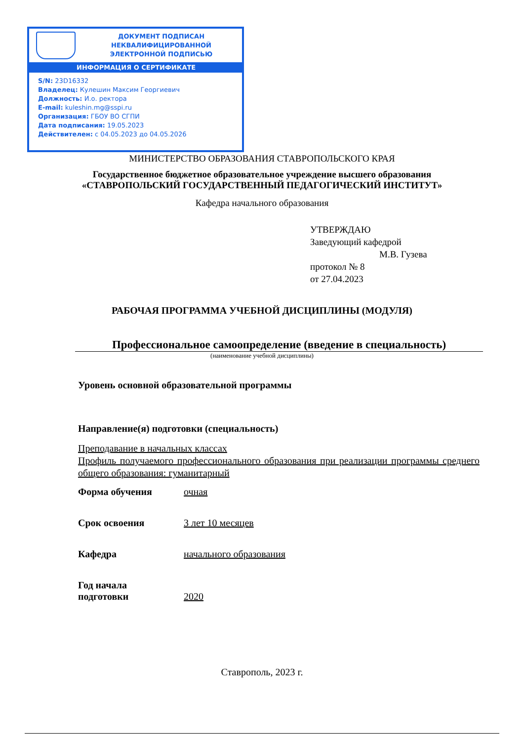ДОКУМЕНТ ПОДПИСАН
НЕКВАЛИФИЦИРОВАННОЙ
ЭЛЕКТРОННОЙ ПОДПИСЬЮ
ИНФОРМАЦИЯ О СЕРТИФИКАТЕ
S/N: 23D16332
Владелец: Кулешин Максим Георгиевич
Должность: И.о. ректора
E-mail: kuleshin.mg@sspi.ru
Организация: ГБОУ ВО СГПИ
Дата подписания: 19.05.2023
Действителен: с 04.05.2023 до 04.05.2026
МИНИСТЕРСТВО ОБРАЗОВАНИЯ СТАВРОПОЛЬСКОГО КРАЯ
Государственное бюджетное образовательное учреждение высшего образования
«СТАВРОПОЛЬСКИЙ ГОСУДАРСТВЕННЫЙ ПЕДАГОГИЧЕСКИЙ ИНСТИТУТ»
Кафедра начального образования
УТВЕРЖДАЮ
Заведующий кафедрой
М.В. Гузева
протокол № 8
от 27.04.2023
РАБОЧАЯ ПРОГРАММА УЧЕБНОЙ ДИСЦИПЛИНЫ (МОДУЛЯ)
Профессиональное самоопределение (введение в специальность)
(наименование учебной дисциплины)
Уровень основной образовательной программы
Направление(я) подготовки (специальность)
Преподавание в начальных классах
Профиль получаемого профессионального образования при реализации программы среднего общего образования: гуманитарный
Форма обучения очная
Срок освоения 3 лет 10 месяцев
Кафедра начального образования
Год начала
подготовки
2020
Ставрополь, 2023 г.